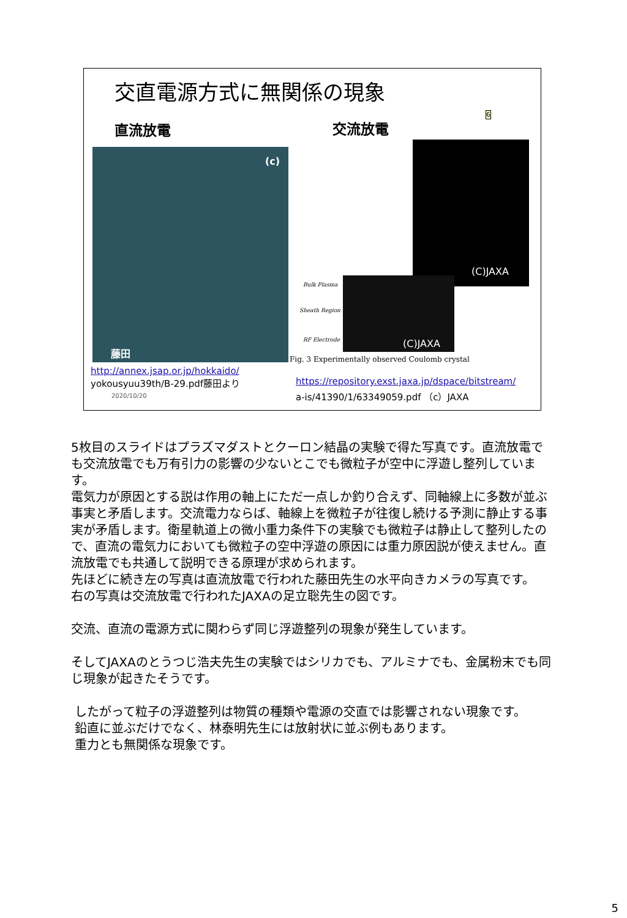交直電源方式に無関係の現象
6
直流放電 交流放電
(c)
藤田
(C)JAXA
(C)JAXA
Bulk Plasma
Sheath Region
RF Electrode
Fig. 3 Experimentally observed Coulomb crystal
http://annex.jsap.or.jp/hokkaido/
yokousyuu39th/B-29.pdf藤田より
2020/10/20
https://repository.exst.jaxa.jp/dspace/bitstream/
a-is/41390/1/63349059.pdf （c）JAXA
5枚目のスライドはプラズマダストとクーロン結晶の実験で得た写真です。直流放電でも交流放電でも万有引力の影響の少ないとこでも微粒子が空中に浮遊し整列しています。
電気力が原因とする説は作用の軸上にただ一点しか釣り合えず、同軸線上に多数が並ぶ事実と矛盾します。交流電力ならば、軸線上を微粒子が往復し続ける予測に静止する事実が矛盾します。衛星軌道上の微小重力条件下の実験でも微粒子は静止して整列したので、直流の電気力においても微粒子の空中浮遊の原因には重力原因説が使えません。直流放電でも共通して説明できる原理が求められます。
先ほどに続き左の写真は直流放電で行われた藤田先生の水平向きカメラの写真です。
右の写真は交流放電で行われたJAXAの足立聡先生の図です。
交流、直流の電源方式に関わらず同じ浮遊整列の現象が発生しています。
そしてJAXAのとうつじ浩夫先生の実験ではシリカでも、アルミナでも、金属粉末でも同じ現象が起きたそうです。
したがって粒子の浮遊整列は物質の種類や電源の交直では影響されない現象です。
鉛直に並ぶだけでなく、林泰明先生には放射状に並ぶ例もあります。
重力とも無関係な現象です。
5